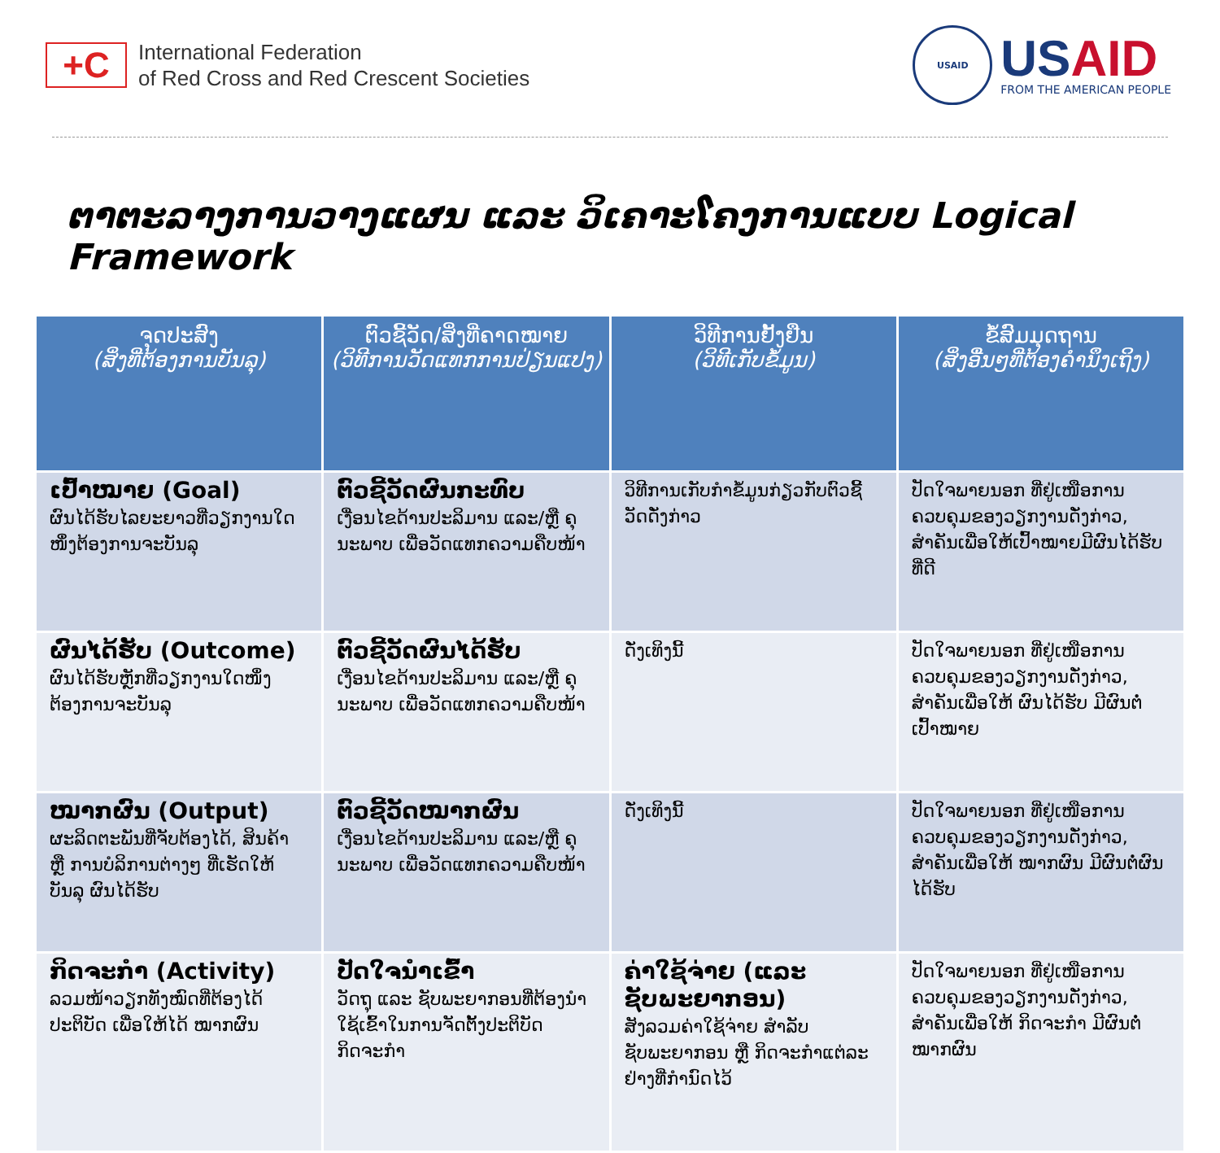+C
International Federation
of Red Cross and Red Crescent Societies
USAID
USAID
FROM THE AMERICAN PEOPLE
ຕາຕະລາງການວາງແຜນ ແລະ ວິເຄາະໂຄງການແບບ Logical Framework
| ຈຸດປະສົງ (ສິ່ງທີ່ຕ້ອງການບັນລຸ) | ຕົວຊີ້ວັດ/ສິ່ງທີ່ຄາດໝາຍ (ວິທີການວັດແທກການປ່ຽນແປງ) | ວິທີການຢັ້ງຢືນ (ວິທີເກັບຂໍ້ມູນ) | ຂໍ້ສົມມຸດຖານ (ສິ່ງອື່ນໆທີ່ຕ້ອງຄຳນຶງເຖິງ) |
| --- | --- | --- | --- |
| ເປົ້າໝາຍ (Goal) ຜົນໄດ້ຮັບໄລຍະຍາວທີ່ວຽກງານໃດໜຶ່ງຕ້ອງການຈະບັນລຸ | ຕົວຊີ້ວັດຜົນກະທົບ ເງື່ອນໄຂດ້ານປະລິມານ ແລະ/ຫຼື ຄຸນະພາບ ເພື່ອວັດແທກຄວາມຄືບໜ້າ | ວິທີການເກັບກຳຂໍ້ມູນກ່ຽວກັບຕົວຊີ້ວັດດັ່ງກ່າວ | ປັດໃຈພາຍນອກ ທີ່ຢູ່ເໜືອການຄວບຄຸມຂອງວຽກງານດັ່ງກ່າວ, ສຳຄັນເພື່ອໃຫ້ເປົ້າໝາຍມີຜົນໄດ້ຮັບທີ່ດີ |
| ຜົນໄດ້ຮັບ (Outcome) ຜົນໄດ້ຮັບຫຼັກທີ່ວຽກງານໃດໜຶ່ງຕ້ອງການຈະບັນລຸ | ຕົວຊີ້ວັດຜົນໄດ້ຮັບ ເງື່ອນໄຂດ້ານປະລິມານ ແລະ/ຫຼື ຄຸນະພາບ ເພື່ອວັດແທກຄວາມຄືບໜ້າ | ດັ່ງເທິງນີ້ | ປັດໃຈພາຍນອກ ທີ່ຢູ່ເໜືອການຄວບຄຸມຂອງວຽກງານດັ່ງກ່າວ, ສຳຄັນເພື່ອໃຫ້ ຜົນໄດ້ຮັບ ມີຜົນຕໍ່ເປົ້າໝາຍ |
| ໝາກຜົນ (Output) ຜະລິດຕະພັນທີ່ຈັບຕ້ອງໄດ້, ສິນຄ້າ ຫຼື ການບໍລິການຕ່າງໆ ທີ່ເຮັດໃຫ້ບັນລຸ ຜົນໄດ້ຮັບ | ຕົວຊີ້ວັດໝາກຜົນ ເງື່ອນໄຂດ້ານປະລິມານ ແລະ/ຫຼື ຄຸນະພາບ ເພື່ອວັດແທກຄວາມຄືບໜ້າ | ດັ່ງເທິງນີ້ | ປັດໃຈພາຍນອກ ທີ່ຢູ່ເໜືອການຄວບຄຸມຂອງວຽກງານດັ່ງກ່າວ, ສຳຄັນເພື່ອໃຫ້ ໝາກຜົນ ມີຜົນຕໍ່ຜົນໄດ້ຮັບ |
| ກິດຈະກຳ (Activity) ລວມໜ້າວຽກທັງໝົດທີ່ຕ້ອງໄດ້ປະຕິບັດ ເພື່ອໃຫ້ໄດ້ ໝາກຜົນ | ປັດໃຈນຳເຂົ້າ ວັດຖຸ ແລະ ຊັບພະຍາກອນທີ່ຕ້ອງນຳໃຊ້ເຂົ້າໃນການຈັດຕັ້ງປະຕິບັດກິດຈະກຳ | ຄ່າໃຊ້ຈ່າຍ (ແລະ ຊັບພະຍາກອນ) ສັງລວມຄ່າໃຊ້ຈ່າຍ ສຳລັບຊັບພະຍາກອນ ຫຼື ກິດຈະກຳແຕ່ລະຢ່າງທີ່ກຳນົດໄວ້ | ປັດໃຈພາຍນອກ ທີ່ຢູ່ເໜືອການຄວບຄຸມຂອງວຽກງານດັ່ງກ່າວ, ສຳຄັນເພື່ອໃຫ້ ກິດຈະກຳ ມີຜົນຕໍ່ໝາກຜົນ |